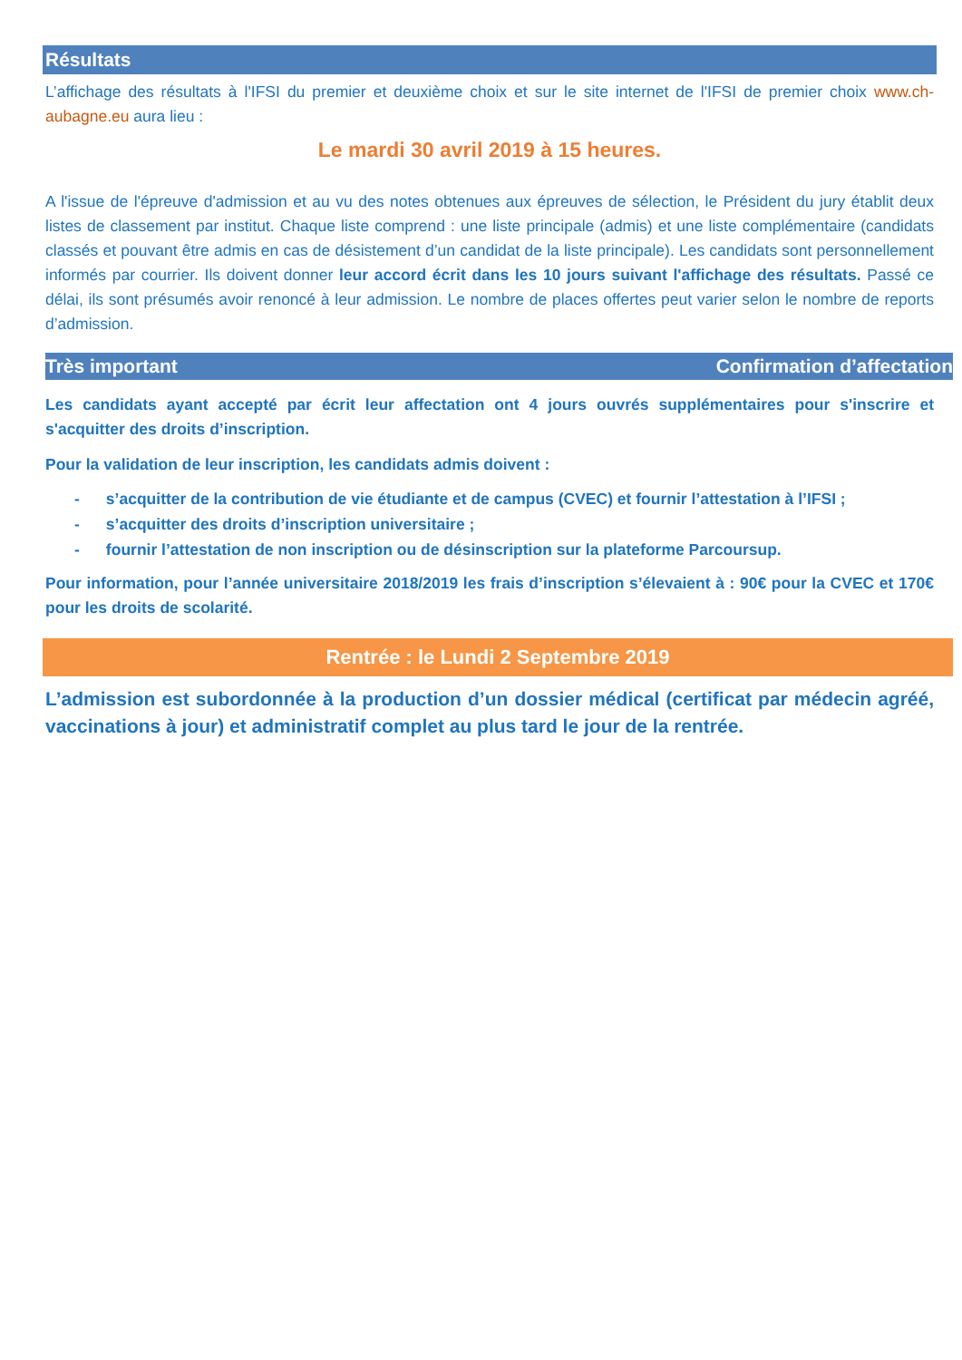Résultats
L’affichage des résultats à l'IFSI du premier et deuxième choix et sur le site internet de l'IFSI de premier choix www.ch-aubagne.eu aura lieu :
Le mardi 30 avril 2019 à 15 heures.
A l'issue de l'épreuve d'admission et au vu des notes obtenues aux épreuves de sélection, le Président du jury établit deux listes de classement par institut. Chaque liste comprend : une liste principale (admis) et une liste complémentaire (candidats classés et pouvant être admis en cas de désistement d’un candidat de la liste principale). Les candidats sont personnellement informés par courrier. Ils doivent donner leur accord écrit dans les 10 jours suivant l'affichage des résultats. Passé ce délai, ils sont présumés avoir renoncé à leur admission. Le nombre de places offertes peut varier selon le nombre de reports d’admission.
Très important Confirmation d’affectation
Les candidats ayant accepté par écrit leur affectation ont 4 jours ouvrés supplémentaires pour s'inscrire et s'acquitter des droits d’inscription.
Pour la validation de leur inscription, les candidats admis doivent :
- s’acquitter de la contribution de vie étudiante et de campus (CVEC) et fournir l’attestation à l’IFSI ;
- s’acquitter des droits d’inscription universitaire ;
- fournir l’attestation de non inscription ou de désinscription sur la plateforme Parcoursup.
Pour information, pour l’année universitaire 2018/2019 les frais d’inscription s’élevaient à : 90€ pour la CVEC et 170€ pour les droits de scolarité.
Rentrée : le Lundi 2 Septembre 2019
L’admission est subordonnée à la production d’un dossier médical (certificat par médecin agréé, vaccinations à jour) et administratif complet au plus tard le jour de la rentrée.